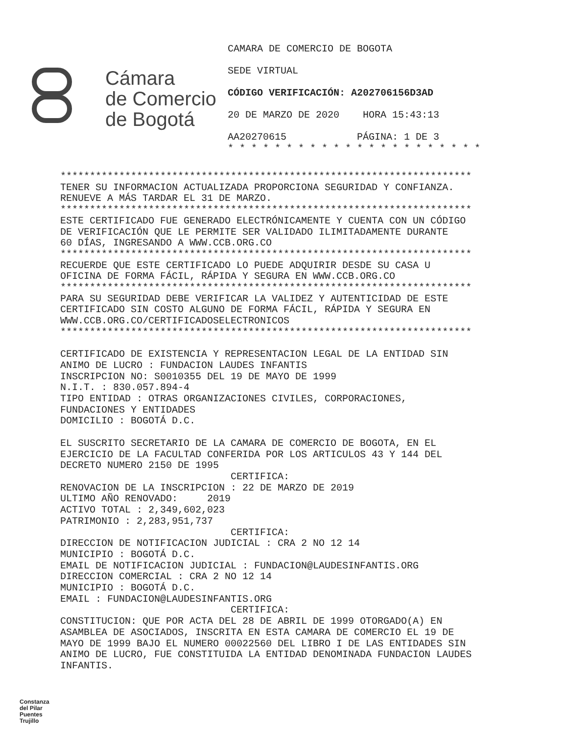Cámara
de Comercio
de Bogotá
CAMARA DE COMERCIO DE BOGOTA
SEDE VIRTUAL
CÓDIGO VERIFICACIÓN: A202706156D3AD
20 DE MARZO DE 2020 HORA 15:43:13
AA20270615 PÁGINA: 1 DE 3
* * * * * * * * * * * * * * * * * * * * * *
********************************************************************** TENER SU INFORMACION ACTUALIZADA PROPORCIONA SEGURIDAD Y CONFIANZA. RENUEVE A MÁS TARDAR EL 31 DE MARZO. ********************************************************************** ESTE CERTIFICADO FUE GENERADO ELECTRÓNICAMENTE Y CUENTA CON UN CÓDIGO DE VERIFICACIÓN QUE LE PERMITE SER VALIDADO ILIMITADAMENTE DURANTE 60 DÍAS, INGRESANDO A WWW.CCB.ORG.CO ********************************************************************** RECUERDE QUE ESTE CERTIFICADO LO PUEDE ADQUIRIR DESDE SU CASA U OFICINA DE FORMA FÁCIL, RÁPIDA Y SEGURA EN WWW.CCB.ORG.CO ********************************************************************** PARA SU SEGURIDAD DEBE VERIFICAR LA VALIDEZ Y AUTENTICIDAD DE ESTE CERTIFICADO SIN COSTO ALGUNO DE FORMA FÁCIL, RÁPIDA Y SEGURA EN WWW.CCB.ORG.CO/CERTIFICADOSELECTRONICOS ********************************************************************** CERTIFICADO DE EXISTENCIA Y REPRESENTACION LEGAL DE LA ENTIDAD SIN ANIMO DE LUCRO : FUNDACION LAUDES INFANTIS INSCRIPCION NO: S0010355 DEL 19 DE MAYO DE 1999 N.I.T. : 830.057.894-4 TIPO ENTIDAD : OTRAS ORGANIZACIONES CIVILES, CORPORACIONES, FUNDACIONES Y ENTIDADES DOMICILIO : BOGOTÁ D.C. EL SUSCRITO SECRETARIO DE LA CAMARA DE COMERCIO DE BOGOTA, EN EL EJERCICIO DE LA FACULTAD CONFERIDA POR LOS ARTICULOS 43 Y 144 DEL DECRETO NUMERO 2150 DE 1995 CERTIFICA: RENOVACION DE LA INSCRIPCION : 22 DE MARZO DE 2019 ULTIMO AÑO RENOVADO: 2019 ACTIVO TOTAL : 2,349,602,023 PATRIMONIO : 2,283,951,737 CERTIFICA: DIRECCION DE NOTIFICACION JUDICIAL : CRA 2 NO 12 14 MUNICIPIO : BOGOTÁ D.C. EMAIL DE NOTIFICACION JUDICIAL : FUNDACION@LAUDESINFANTIS.ORG DIRECCION COMERCIAL : CRA 2 NO 12 14 MUNICIPIO : BOGOTÁ D.C. EMAIL : FUNDACION@LAUDESINFANTIS.ORG CERTIFICA: CONSTITUCION: QUE POR ACTA DEL 28 DE ABRIL DE 1999 OTORGADO(A) EN ASAMBLEA DE ASOCIADOS, INSCRITA EN ESTA CAMARA DE COMERCIO EL 19 DE MAYO DE 1999 BAJO EL NUMERO 00022560 DEL LIBRO I DE LAS ENTIDADES SIN ANIMO DE LUCRO, FUE CONSTITUIDA LA ENTIDAD DENOMINADA FUNDACION LAUDES INFANTIS.
Constanza
del Pilar
Puentes
Trujillo